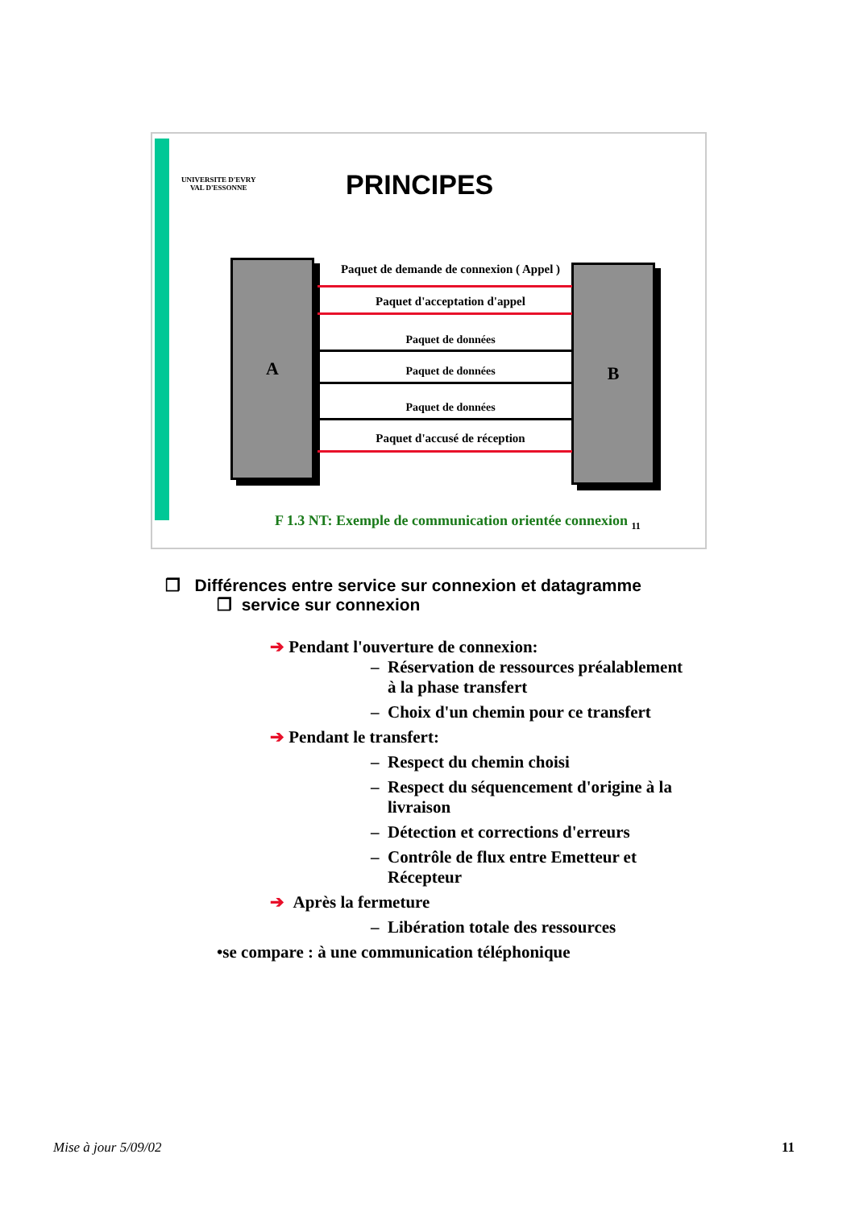UNIVERSITE D'EVRY
VAL D'ESSONNE
PRINCIPES
A B
Paquet de demande de connexion ( Appel )
Paquet d'acceptation d'appel
Paquet de données
Paquet de données
Paquet de données
Paquet d'accusé de réception
F 1.3 NT: Exemple de communication orientée connexion <sub>11</sub>
❒ Différences entre service sur connexion et datagramme
❒ service sur connexion
➔ Pendant l'ouverture de connexion:
– Réservation de ressources préalablement
à la phase transfert
– Choix d'un chemin pour ce transfert
➔ Pendant le transfert:
– Respect du chemin choisi
– Respect du séquencement d'origine à la
livraison
– Détection et corrections d'erreurs
– Contrôle de flux entre Emetteur et
Récepteur
➔ Après la fermeture
– Libération totale des ressources
•se compare : à une communication téléphonique
Mise à jour 5/09/02 11